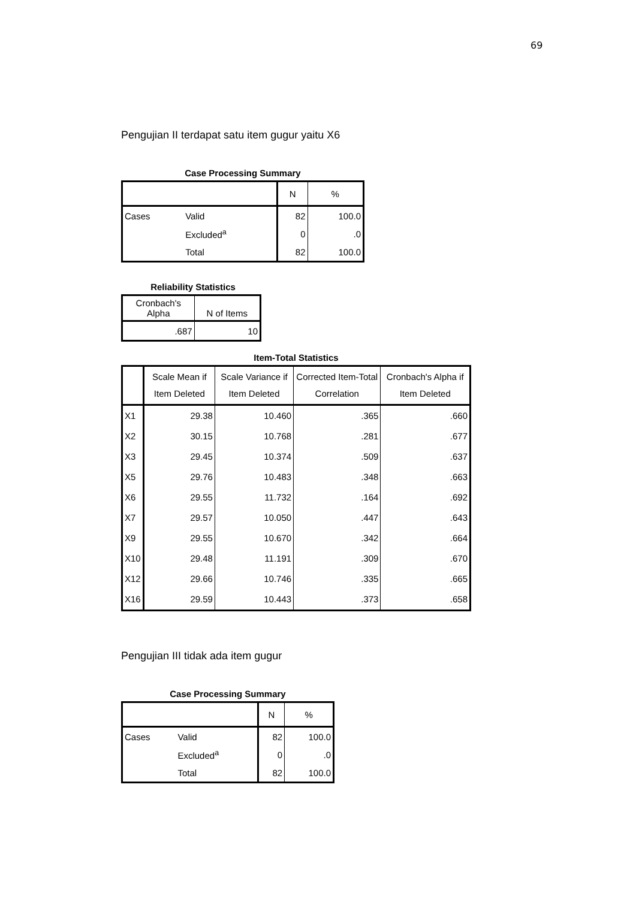69
Pengujian II terdapat satu item gugur yaitu X6
Case Processing Summary
| | | N | % |
| --- | --- | --- | --- |
| Cases | Valid | 82 | 100.0 |
| | Excluded<sup>a</sup> | 0 | .0 |
| | Total | 82 | 100.0 |
Reliability Statistics
| Cronbach's Alpha | N of Items |
| --- | --- |
| .687 | 10 |
Item-Total Statistics
| | Scale Mean if Item Deleted | Scale Variance if Item Deleted | Corrected Item-Total Correlation | Cronbach's Alpha if Item Deleted |
| --- | --- | --- | --- | --- |
| X1 | 29.38 | 10.460 | .365 | .660 |
| X2 | 30.15 | 10.768 | .281 | .677 |
| X3 | 29.45 | 10.374 | .509 | .637 |
| X5 | 29.76 | 10.483 | .348 | .663 |
| X6 | 29.55 | 11.732 | .164 | .692 |
| X7 | 29.57 | 10.050 | .447 | .643 |
| X9 | 29.55 | 10.670 | .342 | .664 |
| X10 | 29.48 | 11.191 | .309 | .670 |
| X12 | 29.66 | 10.746 | .335 | .665 |
| X16 | 29.59 | 10.443 | .373 | .658 |
Pengujian III tidak ada item gugur
Case Processing Summary
| | | N | % |
| --- | --- | --- | --- |
| Cases | Valid | 82 | 100.0 |
| | Excluded<sup>a</sup> | 0 | .0 |
| | Total | 82 | 100.0 |